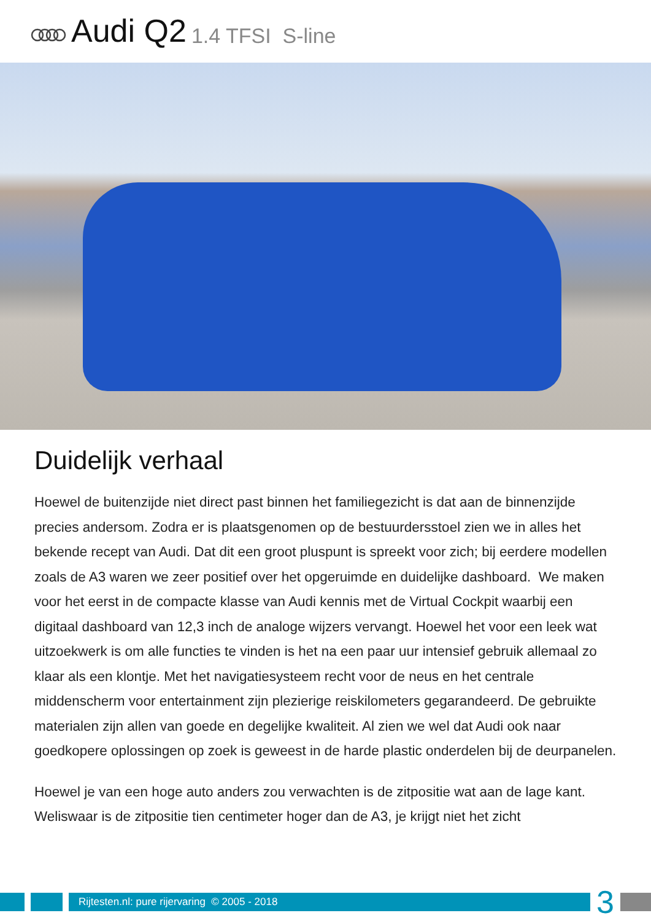Audi Q2 1.4 TFSI S-line
Duidelijk verhaal
Hoewel de buitenzijde niet direct past binnen het familiegezicht is dat aan de binnenzijde precies andersom. Zodra er is plaatsgenomen op de bestuurdersstoel zien we in alles het bekende recept van Audi. Dat dit een groot pluspunt is spreekt voor zich; bij eerdere modellen zoals de A3 waren we zeer positief over het opgeruimde en duidelijke dashboard. We maken voor het eerst in de compacte klasse van Audi kennis met de Virtual Cockpit waarbij een digitaal dashboard van 12,3 inch de analoge wijzers vervangt. Hoewel het voor een leek wat uitzoekwerk is om alle functies te vinden is het na een paar uur intensief gebruik allemaal zo klaar als een klontje. Met het navigatiesysteem recht voor de neus en het centrale middenscherm voor entertainment zijn plezierige reiskilometers gegarandeerd. De gebruikte materialen zijn allen van goede en degelijke kwaliteit. Al zien we wel dat Audi ook naar goedkopere oplossingen op zoek is geweest in de harde plastic onderdelen bij de deurpanelen.
Hoewel je van een hoge auto anders zou verwachten is de zitpositie wat aan de lage kant. Weliswaar is de zitpositie tien centimeter hoger dan de A3, je krijgt niet het zicht
Rijtesten.nl: pure rijervaring © 2005 - 2018
3